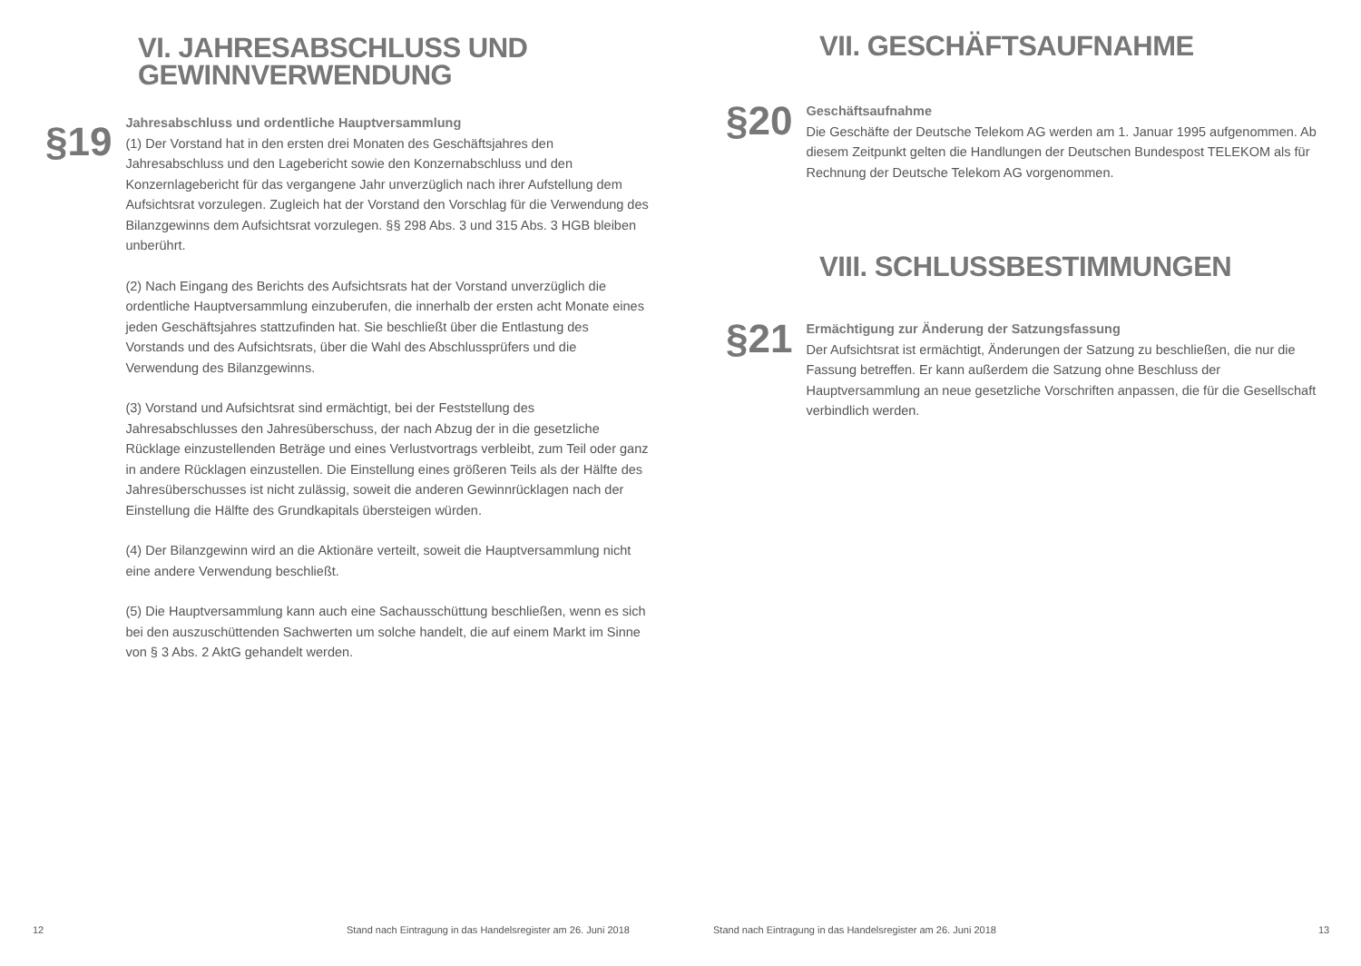VI. JAHRESABSCHLUSS UND
GEWINNVERWENDUNG
§19
Jahresabschluss und ordentliche Hauptversammlung
(1) Der Vorstand hat in den ersten drei Monaten des Geschäftsjahres den Jahresabschluss und den Lagebericht sowie den Konzernabschluss und den Konzernlagebericht für das vergangene Jahr unverzüglich nach ihrer Aufstellung dem Aufsichtsrat vorzulegen. Zugleich hat der Vorstand den Vorschlag für die Verwendung des Bilanzgewinns dem Aufsichtsrat vorzulegen. §§ 298 Abs. 3 und 315 Abs. 3 HGB bleiben unberührt.
(2) Nach Eingang des Berichts des Aufsichtsrats hat der Vorstand unverzüglich die ordentliche Hauptversammlung einzuberufen, die innerhalb der ersten acht Monate eines jeden Geschäftsjahres stattzufinden hat. Sie beschließt über die Entlastung des Vorstands und des Aufsichtsrats, über die Wahl des Abschlussprüfers und die Verwendung des Bilanzgewinns.
(3) Vorstand und Aufsichtsrat sind ermächtigt, bei der Feststellung des Jahresabschlusses den Jahresüberschuss, der nach Abzug der in die gesetzliche Rücklage einzustellenden Beträge und eines Verlustvortrags verbleibt, zum Teil oder ganz in andere Rücklagen einzustellen. Die Einstellung eines größeren Teils als der Hälfte des Jahresüberschusses ist nicht zulässig, soweit die anderen Gewinnrücklagen nach der Einstellung die Hälfte des Grundkapitals übersteigen würden.
(4) Der Bilanzgewinn wird an die Aktionäre verteilt, soweit die Hauptversammlung nicht eine andere Verwendung beschließt.
(5) Die Hauptversammlung kann auch eine Sachausschüttung beschließen, wenn es sich bei den auszuschüttenden Sachwerten um solche handelt, die auf einem Markt im Sinne von § 3 Abs. 2 AktG gehandelt werden.
12
Stand nach Eintragung in das Handelsregister am 26. Juni 2018
VII. GESCHÄFTSAUFNAHME
§20
Geschäftsaufnahme
Die Geschäfte der Deutsche Telekom AG werden am 1. Januar 1995 aufgenommen. Ab diesem Zeitpunkt gelten die Handlungen der Deutschen Bundespost TELEKOM als für Rechnung der Deutsche Telekom AG vorgenommen.
VIII. SCHLUSSBESTIMMUNGEN
§21
Ermächtigung zur Änderung der Satzungsfassung
Der Aufsichtsrat ist ermächtigt, Änderungen der Satzung zu beschließen, die nur die Fassung betreffen. Er kann außerdem die Satzung ohne Beschluss der Hauptversammlung an neue gesetzliche Vorschriften anpassen, die für die Gesellschaft verbindlich werden.
Stand nach Eintragung in das Handelsregister am 26. Juni 2018
13